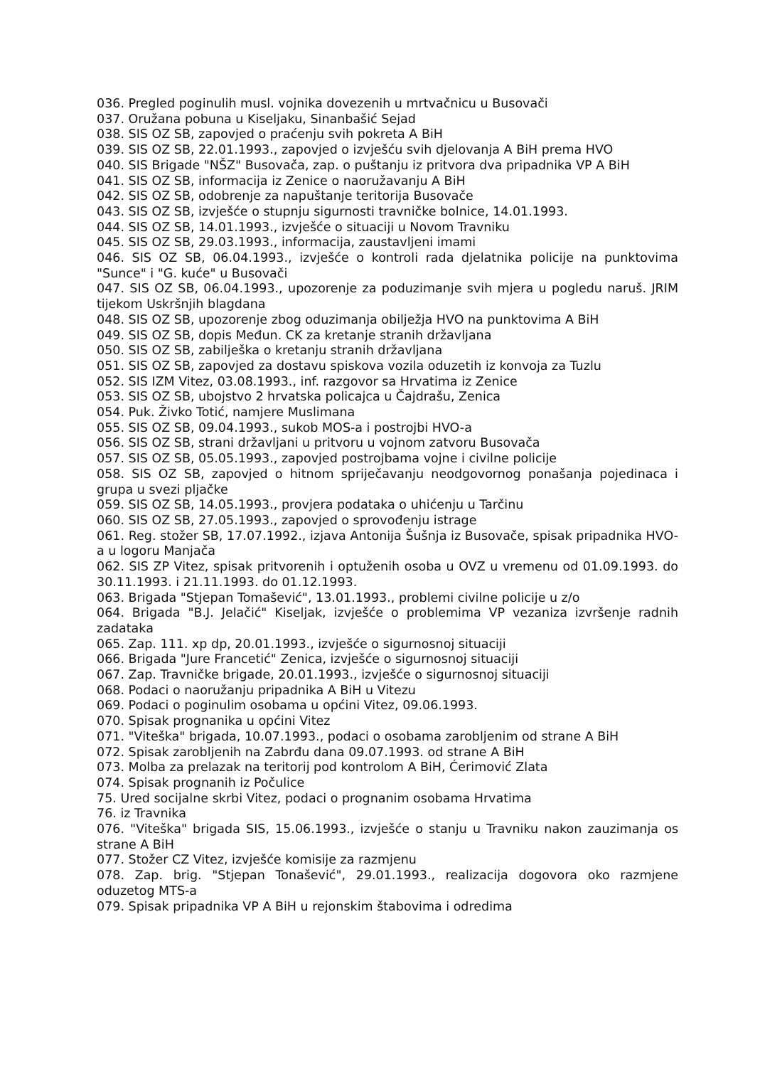036. Pregled poginulih musl. vojnika dovezenih u mrtvačnicu u Busovači
037. Oružana pobuna u Kiseljaku, Sinanbašić Sejad
038. SIS OZ SB, zapovjed o praćenju svih pokreta A BiH
039. SIS OZ SB, 22.01.1993., zapovjed o izvješću svih djelovanja A BiH prema HVO
040. SIS Brigade "NŠZ" Busovača, zap. o puštanju iz pritvora dva pripadnika VP A BiH
041. SIS OZ SB, informacija iz Zenice o naoružavanju A BiH
042. SIS OZ SB, odobrenje za napuštanje teritorija Busovače
043. SIS OZ SB, izvješće o stupnju sigurnosti travničke bolnice, 14.01.1993.
044. SIS OZ SB, 14.01.1993., izvješće o situaciji u Novom Travniku
045. SIS OZ SB, 29.03.1993., informacija, zaustavljeni imami
046. SIS OZ SB, 06.04.1993., izvješće o kontroli rada djelatnika policije na punktovima "Sunce" i "G. kuće" u Busovači
047. SIS OZ SB, 06.04.1993., upozorenje za poduzimanje svih mjera u pogledu naruš. JRIM tijekom Uskršnjih blagdana
048. SIS OZ SB, upozorenje zbog oduzimanja obilježja HVO na punktovima A BiH
049. SIS OZ SB, dopis Međun. CK za kretanje stranih državljana
050. SIS OZ SB, zabilješka o kretanju stranih državljana
051. SIS OZ SB, zapovjed za dostavu spiskova vozila oduzetih iz konvoja za Tuzlu
052. SIS IZM Vitez, 03.08.1993., inf. razgovor sa Hrvatima iz Zenice
053. SIS OZ SB, ubojstvo 2 hrvatska policajca u Čajdrašu, Zenica
054. Puk. Živko Totić, namjere Muslimana
055. SIS OZ SB, 09.04.1993., sukob MOS-a i postrojbi HVO-a
056. SIS OZ SB, strani državljani u pritvoru u vojnom zatvoru Busovača
057. SIS OZ SB, 05.05.1993., zapovjed postrojbama vojne i civilne policije
058. SIS OZ SB, zapovjed o hitnom spriječavanju neodgovornog ponašanja pojedinaca i grupa u svezi pljačke
059. SIS OZ SB, 14.05.1993., provjera podataka o uhićenju u Tarčinu
060. SIS OZ SB, 27.05.1993., zapovjed o sprovođenju istrage
061. Reg. stožer SB, 17.07.1992., izjava Antonija Šušnja iz Busovače, spisak pripadnika HVO-a u logoru Manjača
062. SIS ZP Vitez, spisak pritvorenih i optuženih osoba u OVZ u vremenu od 01.09.1993. do 30.11.1993. i 21.11.1993. do 01.12.1993.
063. Brigada "Stjepan Tomašević", 13.01.1993., problemi civilne policije u z/o
064. Brigada "B.J. Jelačić" Kiseljak, izvješće o problemima VP vezaniza izvršenje radnih zadataka
065. Zap. 111. xp dp, 20.01.1993., izvješće o sigurnosnoj situaciji
066. Brigada "Jure Francetić" Zenica, izvješće o sigurnosnoj situaciji
067. Zap. Travničke brigade, 20.01.1993., izvješće o sigurnosnoj situaciji
068. Podaci o naoružanju pripadnika A BiH u Vitezu
069. Podaci o poginulim osobama u općini Vitez, 09.06.1993.
070. Spisak prognanika u općini Vitez
071. "Viteška" brigada, 10.07.1993., podaci o osobama zarobljenim od strane A BiH
072. Spisak zarobljenih na Zabrđu dana 09.07.1993. od strane A BiH
073. Molba za prelazak na teritorij pod kontrolom A BiH, Ćerimović Zlata
074. Spisak prognanih iz Počulice
75. Ured socijalne skrbi Vitez, podaci o prognanim osobama Hrvatima
76. iz Travnika
076. "Viteška" brigada SIS, 15.06.1993., izvješće o stanju u Travniku nakon zauzimanja os strane A BiH
077. Stožer CZ Vitez, izvješće komisije za razmjenu
078. Zap. brig. "Stjepan Tonašević", 29.01.1993., realizacija dogovora oko razmjene oduzetog MTS-a
079. Spisak pripadnika VP A BiH u rejonskim štabovima i odredima